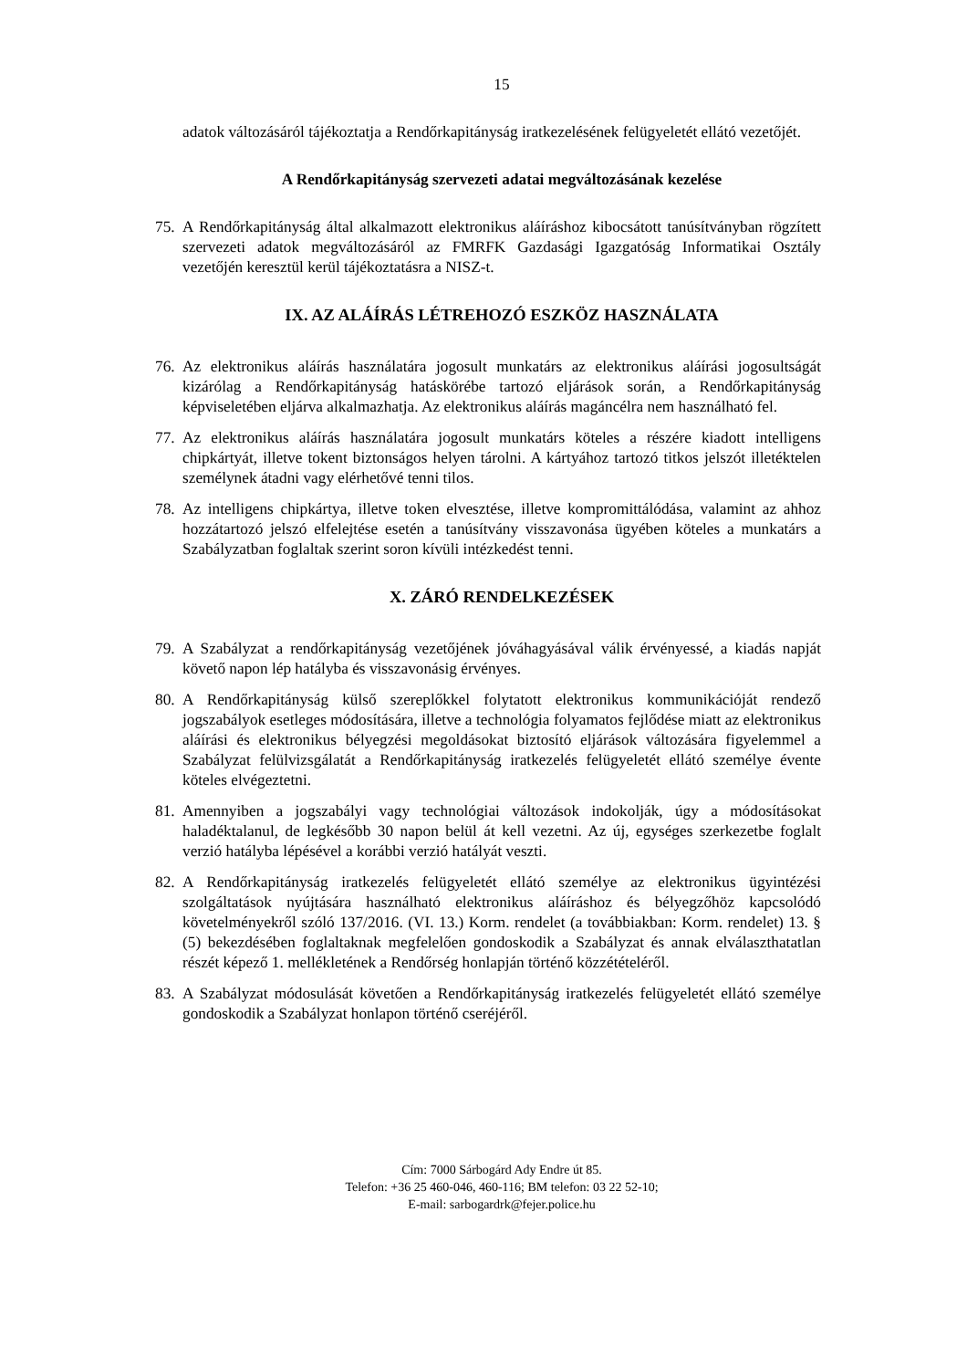15
adatok változásáról tájékoztatja a Rendőrkapitányság iratkezelésének felügyeletét ellátó vezetőjét.
A Rendőrkapitányság szervezeti adatai megváltozásának kezelése
75. A Rendőrkapitányság által alkalmazott elektronikus aláíráshoz kibocsátott tanúsítványban rögzített szervezeti adatok megváltozásáról az FMRFK Gazdasági Igazgatóság Informatikai Osztály vezetőjén keresztül kerül tájékoztatásra a NISZ-t.
IX. AZ ALÁÍRÁS LÉTREHOZÓ ESZKÖZ HASZNÁLATA
76. Az elektronikus aláírás használatára jogosult munkatárs az elektronikus aláírási jogosultságát kizárólag a Rendőrkapitányság hatáskörébe tartozó eljárások során, a Rendőrkapitányság képviseletében eljárva alkalmazhatja. Az elektronikus aláírás magáncélra nem használható fel.
77. Az elektronikus aláírás használatára jogosult munkatárs köteles a részére kiadott intelligens chipkártyát, illetve tokent biztonságos helyen tárolni. A kártyához tartozó titkos jelszót illetéktelen személynek átadni vagy elérhetővé tenni tilos.
78. Az intelligens chipkártya, illetve token elvesztése, illetve kompromittálódása, valamint az ahhoz hozzátartozó jelszó elfelejtése esetén a tanúsítvány visszavonása ügyében köteles a munkatárs a Szabályzatban foglaltak szerint soron kívüli intézkedést tenni.
X. ZÁRÓ RENDELKEZÉSEK
79. A Szabályzat a rendőrkapitányság vezetőjének jóváhagyásával válik érvényessé, a kiadás napját követő napon lép hatályba és visszavonásig érvényes.
80. A Rendőrkapitányság külső szereplőkkel folytatott elektronikus kommunikációját rendező jogszabályok esetleges módosítására, illetve a technológia folyamatos fejlődése miatt az elektronikus aláírási és elektronikus bélyegzési megoldásokat biztosító eljárások változására figyelemmel a Szabályzat felülvizsgálatát a Rendőrkapitányság iratkezelés felügyeletét ellátó személye évente köteles elvégeztetni.
81. Amennyiben a jogszabályi vagy technológiai változások indokolják, úgy a módosításokat haladéktalanul, de legkésőbb 30 napon belül át kell vezetni. Az új, egységes szerkezetbe foglalt verzió hatályba lépésével a korábbi verzió hatályát veszti.
82. A Rendőrkapitányság iratkezelés felügyeletét ellátó személye az elektronikus ügyintézési szolgáltatások nyújtására használható elektronikus aláíráshoz és bélyegzőhöz kapcsolódó követelményekről szóló 137/2016. (VI. 13.) Korm. rendelet (a továbbiakban: Korm. rendelet) 13. § (5) bekezdésében foglaltaknak megfelelően gondoskodik a Szabályzat és annak elválaszthatatlan részét képező 1. mellékletének a Rendőrség honlapján történő közzétételéről.
83. A Szabályzat módosulását követően a Rendőrkapitányság iratkezelés felügyeletét ellátó személye gondoskodik a Szabályzat honlapon történő cseréjéről.
Cím: 7000 Sárbogárd Ady Endre út 85.
Telefon: +36 25 460-046, 460-116; BM telefon: 03 22 52-10;
E-mail: sarbogardrk@fejer.police.hu